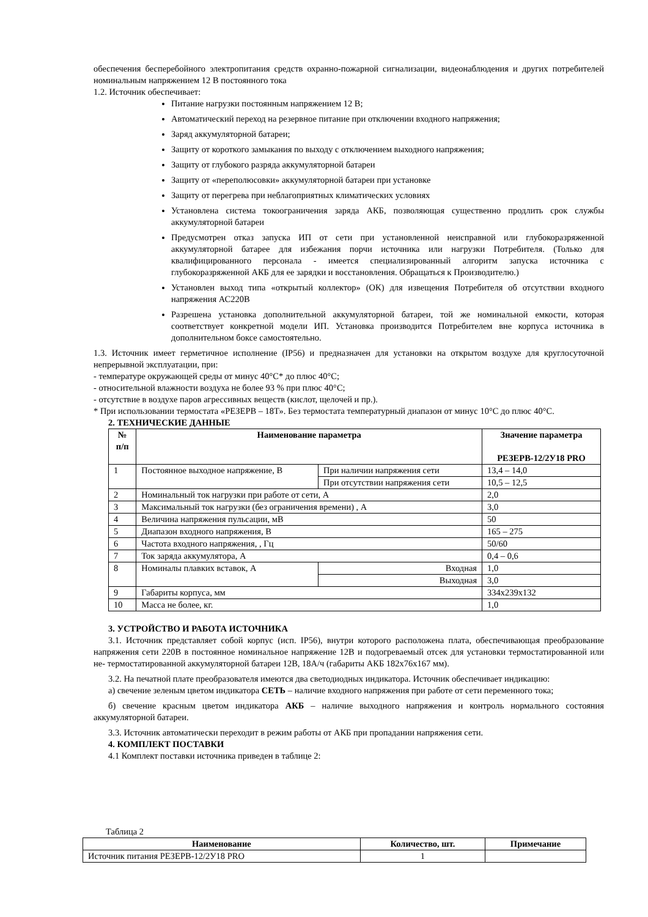обеспечения бесперебойного электропитания средств охранно-пожарной сигнализации, видеонаблюдения и других потребителей номинальным напряжением 12 В постоянного тока
1.2. Источник обеспечивает:
Питание нагрузки постоянным напряжением 12 В;
Автоматический переход на резервное питание при отключении входного напряжения;
Заряд аккумуляторной батареи;
Защиту от короткого замыкания по выходу с отключением выходного напряжения;
Защиту от глубокого разряда аккумуляторной батареи
Защиту от «переполюсовки» аккумуляторной батареи при установке
Защиту от перегрева при неблагоприятных климатических условиях
Установлена система токоограничения заряда АКБ, позволяющая существенно продлить срок службы аккумуляторной батареи
Предусмотрен отказ запуска ИП от сети при установленной неисправной или глубокоразряженной аккумуляторной батарее для избежания порчи источника или нагрузки Потребителя. (Только для квалифицированного персонала - имеется специализированный алгоритм запуска источника с глубокоразряженной АКБ для ее зарядки и восстановления. Обращаться к Производителю.)
Установлен выход типа «открытый коллектор» (ОК) для извещения Потребителя об отсутствии входного напряжения АС220В
Разрешена установка дополнительной аккумуляторной батареи, той же номинальной емкости, которая соответствует конкретной модели ИП. Установка производится Потребителем вне корпуса источника в дополнительном боксе самостоятельно.
1.3. Источник имеет герметичное исполнение (IP56) и предназначен для установки на открытом воздухе для круглосуточной непрерывной эксплуатации, при:
- температуре окружающей среды от минус 40°С* до плюс 40°С;
- относительной влажности воздуха не более 93 % при плюс 40°С;
- отсутствие в воздухе паров агрессивных веществ (кислот, щелочей и пр.).
* При использовании термостата «РЕЗЕРВ – 18Т». Без термостата температурный диапазон от минус 10°С до плюс 40°С.
2. ТЕХНИЧЕСКИЕ ДАННЫЕ
| № п/п | Наименование параметра | | Значение параметра РЕЗЕРВ-12/2У18 PRO |
| --- | --- | --- | --- |
| 1 | Постоянное выходное напряжение, В | При наличии напряжения сети | 13,4 – 14,0 |
| | | При отсутствии напряжения сети | 10,5 – 12,5 |
| 2 | Номинальный ток нагрузки при работе от сети, А | | 2,0 |
| 3 | Максимальный ток нагрузки (без ограничения времени) , А | | 3,0 |
| 4 | Величина напряжения пульсации, мВ | | 50 |
| 5 | Диапазон входного напряжения, В | | 165 – 275 |
| 6 | Частота входного напряжения, , Гц | | 50/60 |
| 7 | Ток заряда аккумулятора, А | | 0,4 – 0,6 |
| 8 | Номиналы плавких вставок, А | Входная | 1,0 |
| | | Выходная | 3,0 |
| 9 | Габариты корпуса, мм | | 334х239х132 |
| 10 | Масса не более, кг. | | 1,0 |
3. УСТРОЙСТВО И РАБОТА ИСТОЧНИКА
3.1. Источник представляет собой корпус (исп. IP56), внутри которого расположена плата, обеспечивающая преобразование напряжения сети 220В в постоянное номинальное напряжение 12В и подогреваемый отсек для установки термостатированной или не- термостатированной аккумуляторной батареи 12В, 18А/ч (габариты АКБ 182х76х167 мм).
3.2. На печатной плате преобразователя имеются два светодиодных индикатора. Источник обеспечивает индикацию:
а) свечение зеленым цветом индикатора СЕТЬ – наличие входного напряжения при работе от сети переменного тока;
б) свечение красным цветом индикатора АКБ – наличие выходного напряжения и контроль нормального состояния аккумуляторной батареи.
3.3. Источник автоматически переходит в режим работы от АКБ при пропадании напряжения сети.
4. КОМПЛЕКТ ПОСТАВКИ
4.1 Комплект поставки источника приведен в таблице 2:
Таблица 2
| Наименование | Количество, шт. | Примечание |
| --- | --- | --- |
| Источник питания РЕЗЕРВ-12/2У18 PRO | 1 | |